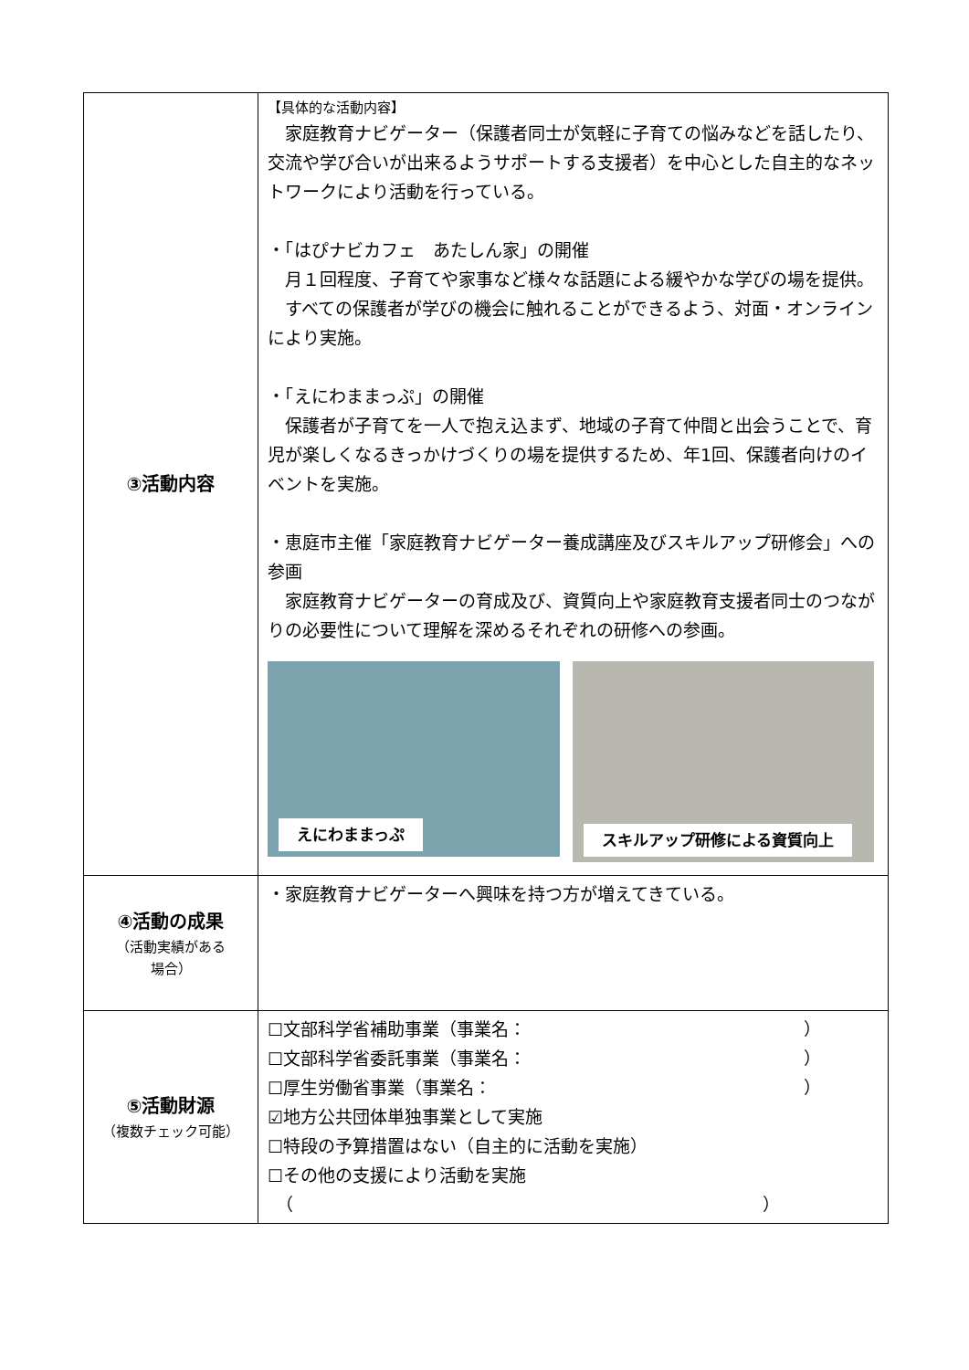| ③活動内容 | 【具体的な活動内容】 家庭教育ナビゲーター（保護者同士が気軽に子育ての悩みなどを話したり、交流や学び合いが出来るようサポートする支援者）を中心とした自主的なネットワークにより活動を行っている。 ・「はぴナビカフェ あたしん家」の開催 月１回程度、子育てや家事など様々な話題による緩やかな学びの場を提供。 すべての保護者が学びの機会に触れることができるよう、対面・オンラインにより実施。 ・「えにわままっぷ」の開催 保護者が子育てを一人で抱え込まず、地域の子育て仲間と出会うことで、育児が楽しくなるきっかけづくりの場を提供するため、年1回、保護者向けのイベントを実施。 ・恵庭市主催「家庭教育ナビゲーター養成講座及びスキルアップ研修会」への参画 家庭教育ナビゲーターの育成及び、資質向上や家庭教育支援者同士のつながりの必要性について理解を深めるそれぞれの研修への参画。 えにわままっぷ スキルアップ研修による資質向上 |
| ④活動の成果 （活動実績がある 場合） | ・家庭教育ナビゲーターへ興味を持つ方が増えてきている。 |
| ⑤活動財源 （複数チェック可能） | ☐文部科学省補助事業（事業名： ） ☐文部科学省委託事業（事業名： ） ☐厚生労働省事業（事業名： ） ☑地方公共団体単独事業として実施 ☐特段の予算措置はない（自主的に活動を実施） ☐その他の支援により活動を実施 （ ） |